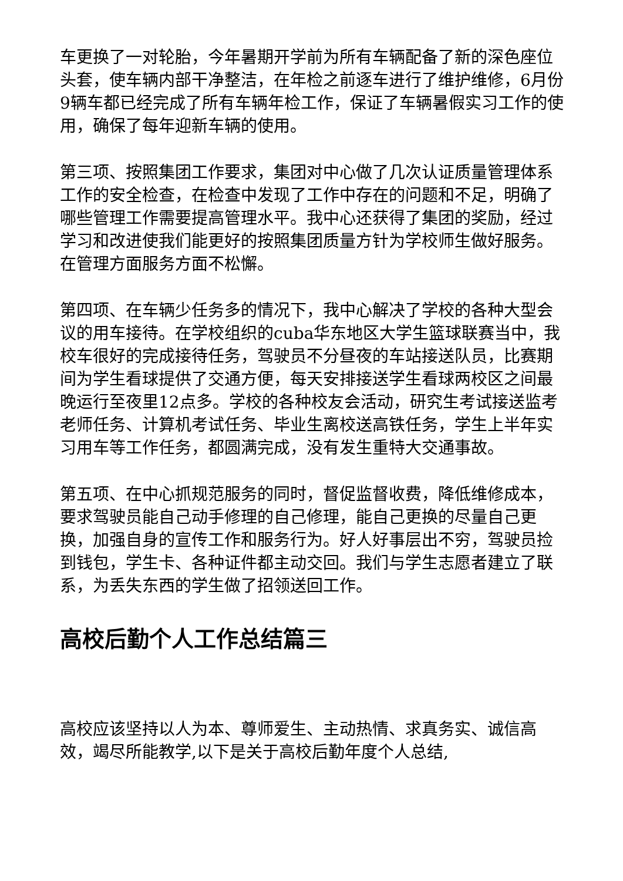车更换了一对轮胎，今年暑期开学前为所有车辆配备了新的深色座位头套，使车辆内部干净整洁，在年检之前逐车进行了维护维修，6月份9辆车都已经完成了所有车辆年检工作，保证了车辆暑假实习工作的使用，确保了每年迎新车辆的使用。
第三项、按照集团工作要求，集团对中心做了几次认证质量管理体系工作的安全检查，在检查中发现了工作中存在的问题和不足，明确了哪些管理工作需要提高管理水平。我中心还获得了集团的奖励，经过学习和改进使我们能更好的按照集团质量方针为学校师生做好服务。在管理方面服务方面不松懈。
第四项、在车辆少任务多的情况下，我中心解决了学校的各种大型会议的用车接待。在学校组织的cuba华东地区大学生篮球联赛当中，我校车很好的完成接待任务，驾驶员不分昼夜的车站接送队员，比赛期间为学生看球提供了交通方便，每天安排接送学生看球两校区之间最晚运行至夜里12点多。学校的各种校友会活动，研究生考试接送监考老师任务、计算机考试任务、毕业生离校送高铁任务，学生上半年实习用车等工作任务，都圆满完成，没有发生重特大交通事故。
第五项、在中心抓规范服务的同时，督促监督收费，降低维修成本，要求驾驶员能自己动手修理的自己修理，能自己更换的尽量自己更换，加强自身的宣传工作和服务行为。好人好事层出不穷，驾驶员捡到钱包，学生卡、各种证件都主动交回。我们与学生志愿者建立了联系，为丢失东西的学生做了招领送回工作。
高校后勤个人工作总结篇三
高校应该坚持以人为本、尊师爱生、主动热情、求真务实、诚信高效，竭尽所能教学,以下是关于高校后勤年度个人总结,